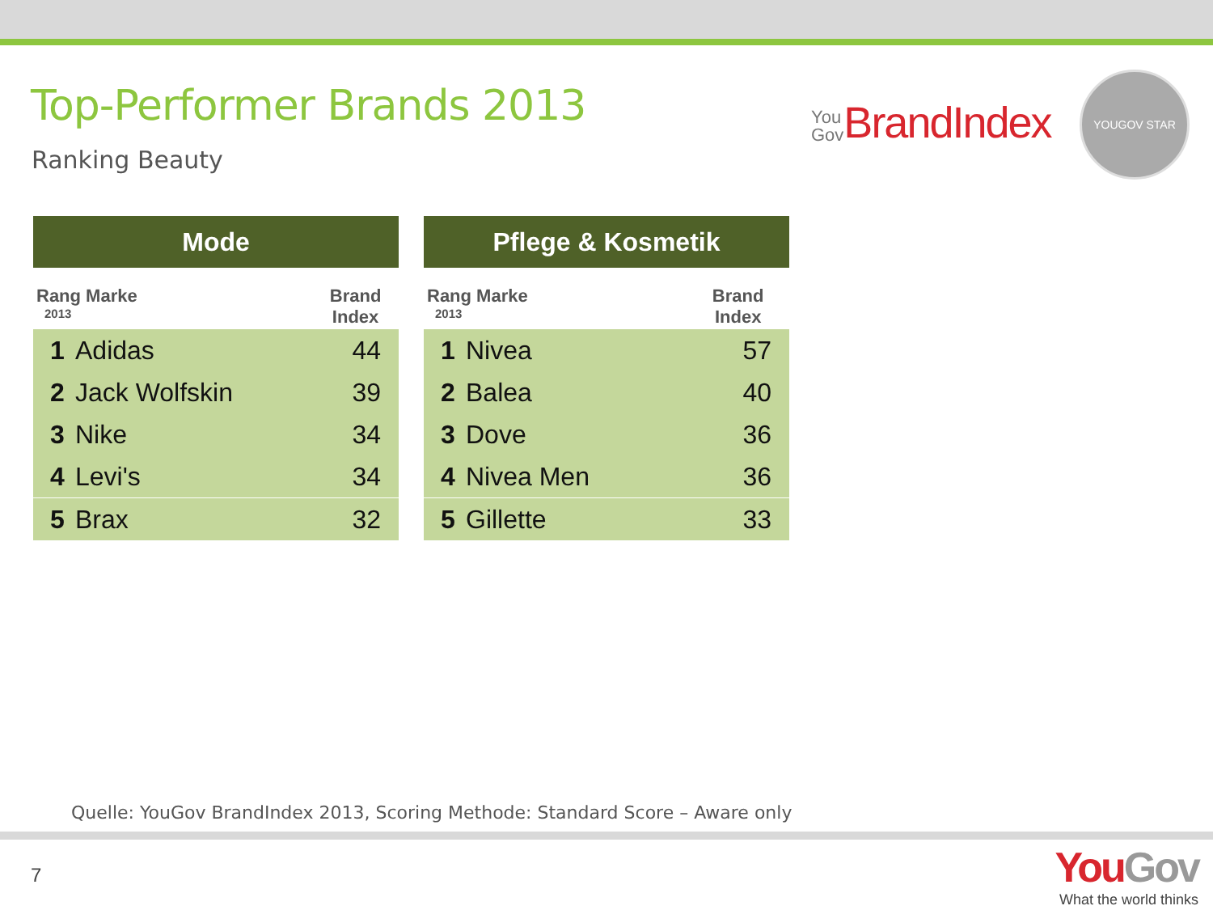Top-Performer Brands 2013
Ranking Beauty
You
Gov BrandIndex
YOUGOV STAR
| Mode | | |
| --- | --- | --- |
| Rang Marke 2013 | | Brand Index |
| 1 | Adidas | 44 |
| 2 | Jack Wolfskin | 39 |
| 3 | Nike | 34 |
| 4 | Levi's | 34 |
| 5 | Brax | 32 |
| Pflege & Kosmetik | | |
| --- | --- | --- |
| Rang Marke 2013 | | Brand Index |
| 1 | Nivea | 57 |
| 2 | Balea | 40 |
| 3 | Dove | 36 |
| 4 | Nivea Men | 36 |
| 5 | Gillette | 33 |
Quelle: YouGov BrandIndex 2013, Scoring Methode: Standard Score – Aware only
7
YouGov
What the world thinks